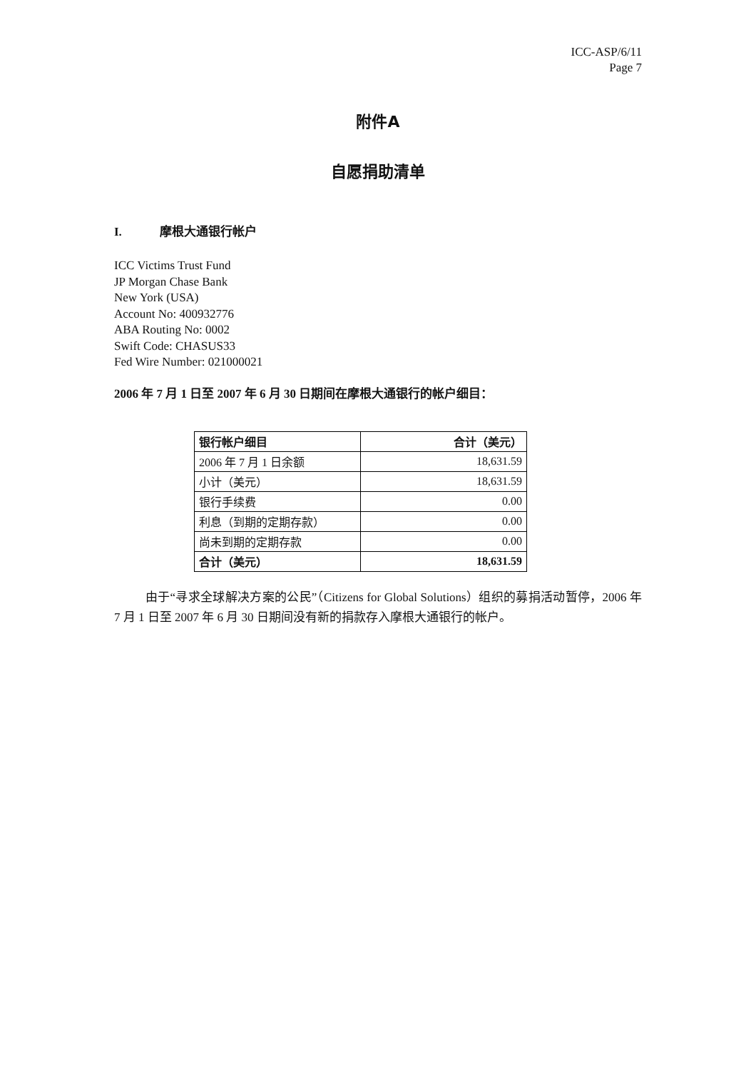ICC-ASP/6/11
Page 7
附件A
自愿捐助清单
I. 摩根大通银行帐户
ICC Victims Trust Fund
JP Morgan Chase Bank
New York (USA)
Account No: 400932776
ABA Routing No: 0002
Swift Code: CHASUS33
Fed Wire Number: 021000021
2006 年 7 月 1 日至 2007 年 6 月 30 日期间在摩根大通银行的帐户细目：
| 银行帐户细目 | 合计（美元） |
| 2006 年 7 月 1 日余额 | 18,631.59 |
| 小计（美元） | 18,631.59 |
| 银行手续费 | 0.00 |
| 利息（到期的定期存款） | 0.00 |
| 尚未到期的定期存款 | 0.00 |
| 合计（美元） | 18,631.59 |
由于“寻求全球解决方案的公民”（Citizens for Global Solutions）组织的募捐活动暂停，2006 年 7 月 1 日至 2007 年 6 月 30 日期间没有新的捐款存入摩根大通银行的帐户。